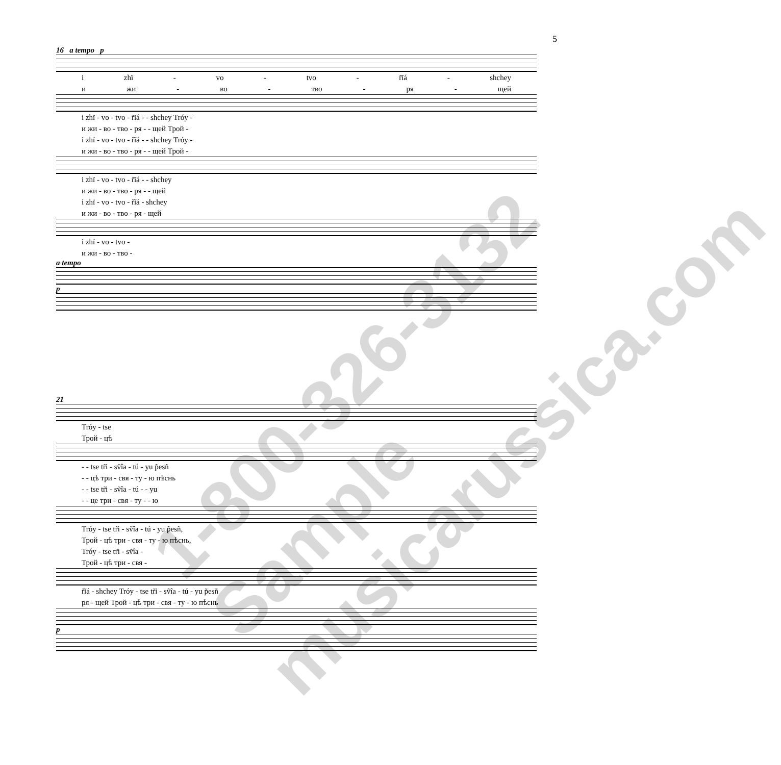5
16 a tempo p
i zhï - vo - tvo - r̃ĩá - shchey
и жи - во - тво - ря - щей
i zhï - vo - tvo - r̃ĩá - - shchey Tróy -
и жи - во - тво - ря - - щей Трой -
i zhï - vo - tvo - r̃ĩá - - shchey Tróy -
и жи - во - тво - ря - - щей Трой -
i zhï - vo - tvo - r̃ĩá - - shchey
и жи - во - тво - ря - - щей
i zhï - vo - tvo - r̃ĩá - shchey
и жи - во - тво - ря - щей
i zhï - vo - tvo -
и жи - во - тво -
a tempo
p
21
Tróy - tse
Трой - цѣ
- - tse tr̃i - sṽîa - tú - yu p̃esñ
- - цѣ три - свя - ту - ю пѣснь
- - tse tr̃i - sṽîa - tú - - yu
- - це три - свя - ту - - ю
Tróy - tse tr̃i - sṽîa - tú - yu p̃esñ,
Трой - цѣ три - свя - ту - ю пѣснь,
Tróy - tse tr̃i - sṽîa -
Трой - цѣ три - свя -
r̃ĩá - shchey Tróy - tse tr̃i - sṽîa - tú - yu p̃esñ
ря - щей Трой - цѣ три - свя - ту - ю пѣснь
p
1-800-326-3132 Sample musicarussica.com